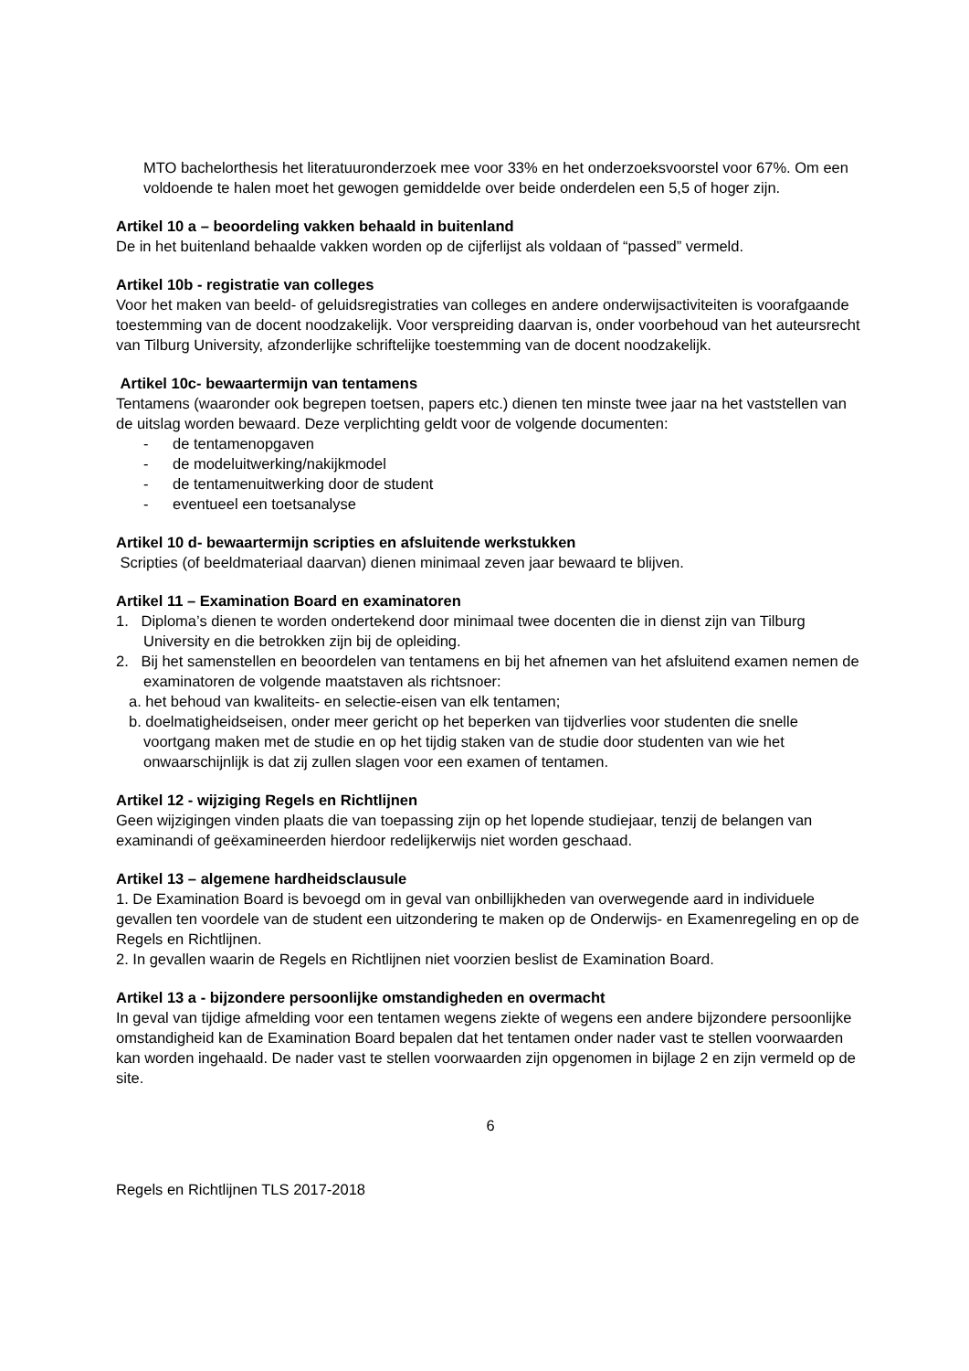MTO bachelorthesis het literatuuronderzoek mee voor 33% en het onderzoeksvoorstel voor 67%. Om een voldoende te halen moet het gewogen gemiddelde over beide onderdelen een 5,5 of hoger zijn.
Artikel 10 a – beoordeling vakken behaald in buitenland
De in het buitenland behaalde vakken worden op de cijferlijst als voldaan of “passed” vermeld.
Artikel 10b - registratie van colleges
Voor het maken van beeld- of geluidsregistraties van colleges en andere onderwijsactiviteiten is voorafgaande toestemming van de docent noodzakelijk. Voor verspreiding daarvan is, onder voorbehoud van het auteursrecht van Tilburg University, afzonderlijke schriftelijke toestemming van de docent noodzakelijk.
Artikel 10c- bewaartermijn van tentamens
Tentamens (waaronder ook begrepen toetsen, papers etc.) dienen ten minste twee jaar na het vaststellen van de uitslag worden bewaard. Deze verplichting geldt voor de volgende documenten:
- de tentamenopgaven
- de modeluitwerking/nakijkmodel
- de tentamenuitwerking door de student
- eventueel een toetsanalyse
Artikel 10 d- bewaartermijn scripties en afsluitende werkstukken
Scripties (of beeldmateriaal daarvan) dienen minimaal zeven jaar bewaard te blijven.
Artikel 11 – Examination Board en examinatoren
1. Diploma’s dienen te worden ondertekend door minimaal twee docenten die in dienst zijn van Tilburg University en die betrokken zijn bij de opleiding.
2. Bij het samenstellen en beoordelen van tentamens en bij het afnemen van het afsluitend examen nemen de examinatoren de volgende maatstaven als richtsnoer:
a. het behoud van kwaliteits- en selectie-eisen van elk tentamen;
b. doelmatigheidseisen, onder meer gericht op het beperken van tijdverlies voor studenten die snelle voortgang maken met de studie en op het tijdig staken van de studie door studenten van wie het onwaarschijnlijk is dat zij zullen slagen voor een examen of tentamen.
Artikel 12 - wijziging Regels en Richtlijnen
Geen wijzigingen vinden plaats die van toepassing zijn op het lopende studiejaar, tenzij de belangen van examinandi of geëxamineerden hierdoor redelijkerwijs niet worden geschaad.
Artikel 13 – algemene hardheidsclausule
1. De Examination Board is bevoegd om in geval van onbillijkheden van overwegende aard in individuele gevallen ten voordele van de student een uitzondering te maken op de Onderwijs- en Examenregeling en op de Regels en Richtlijnen.
2. In gevallen waarin de Regels en Richtlijnen niet voorzien beslist de Examination Board.
Artikel 13 a - bijzondere persoonlijke omstandigheden en overmacht
In geval van tijdige afmelding voor een tentamen wegens ziekte of wegens een andere bijzondere persoonlijke omstandigheid kan de Examination Board bepalen dat het tentamen onder nader vast te stellen voorwaarden kan worden ingehaald. De nader vast te stellen voorwaarden zijn opgenomen in bijlage 2 en zijn vermeld op de site.
6
Regels en Richtlijnen TLS 2017-2018